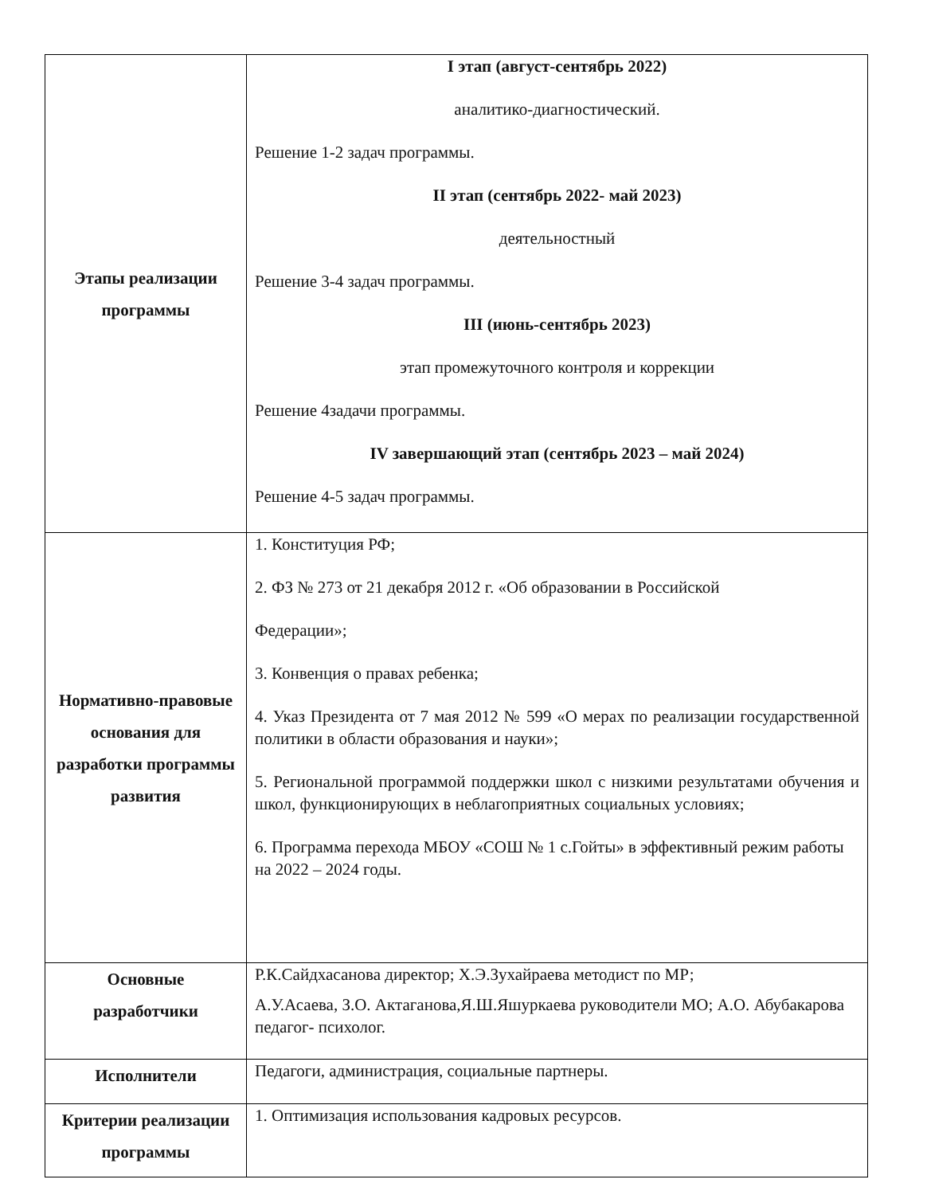| Этапы реализации программы | I этап (август-сентябрь 2022) аналитико-диагностический. Решение 1-2 задач программы. II этап (сентябрь 2022- май 2023) деятельностный Решение 3-4 задач программы. III (июнь-сентябрь 2023) этап промежуточного контроля и коррекции Решение 4задачи программы. IV завершающий этап (сентябрь 2023 – май 2024) Решение 4-5 задач программы. |
| Нормативно-правовые основания для разработки программы развития | 1. Конституция РФ; 2. ФЗ № 273 от 21 декабря 2012 г. «Об образовании в Российской Федерации»; 3. Конвенция о правах ребенка; 4. Указ Президента от 7 мая 2012 № 599 «О мерах по реализации государственной политики в области образования и науки»; 5. Региональной программой поддержки школ с низкими результатами обучения и школ, функционирующих в неблагоприятных социальных условиях; 6. Программа перехода МБОУ «СОШ № 1 с.Гойты» в эффективный режим работы на 2022 – 2024 годы. |
| Основные разработчики | Р.К.Сайдхасанова директор; Х.Э.Зухайраева методист по МР; А.У.Асаева, З.О. Актаганова,Я.Ш.Яшуркаева руководители МО; А.О. Абубакарова педагог- психолог. |
| Исполнители | Педагоги, администрация, социальные партнеры. |
| Критерии реализации программы | 1. Оптимизация использования кадровых ресурсов. |